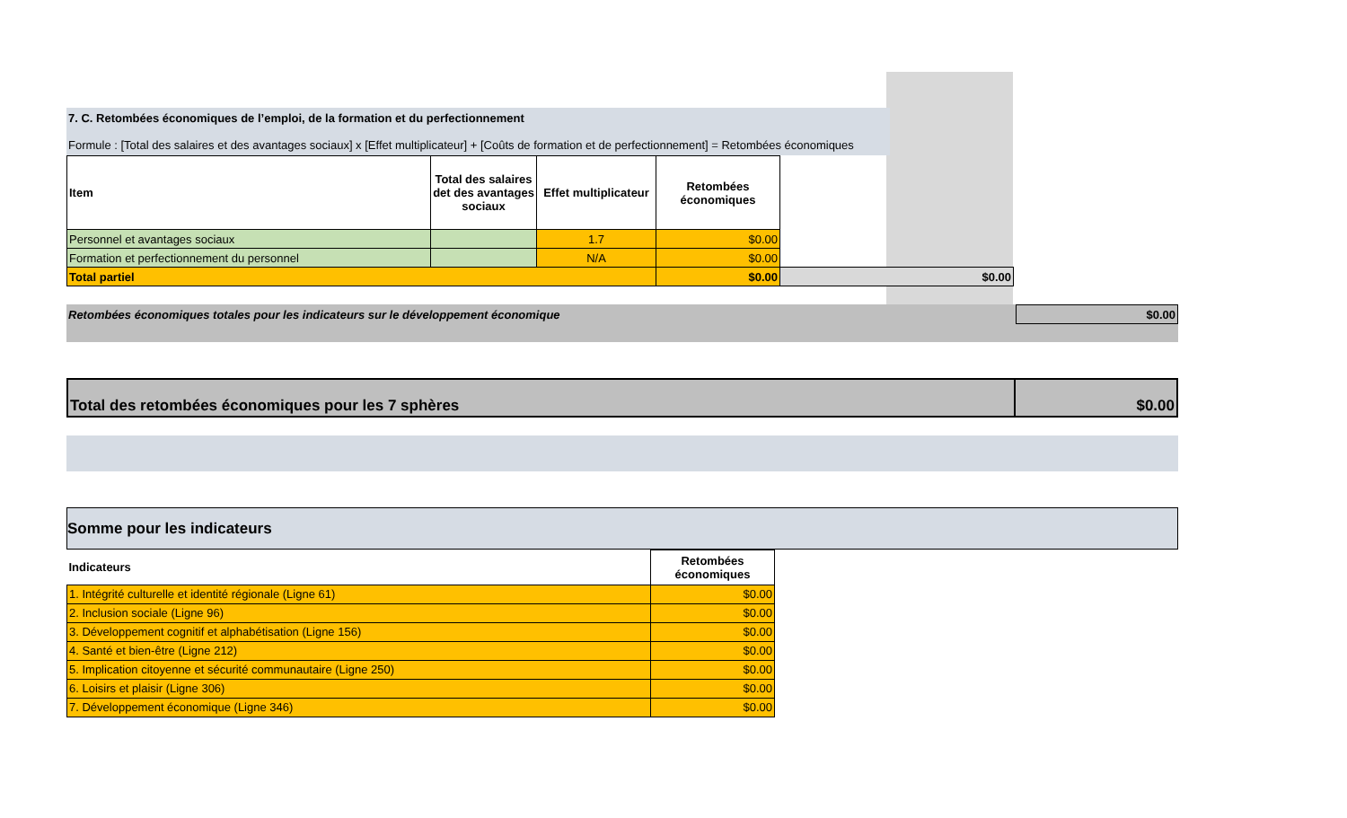7. C. Retombées économiques de l’emploi, de la formation et du perfectionnement
Formule : [Total des salaires et des avantages sociaux] x [Effet multiplicateur] + [Coûts de formation et de perfectionnement] = Retombées économiques
| Item | Total des salaires det des avantages sociaux | Effet multiplicateur | Retombées économiques | |
| Personnel et avantages sociaux | | 1.7 | $0.00 | |
| Formation et perfectionnement du personnel | | N/A | $0.00 | |
| Total partiel | | | $0.00 | $0.00 |
| Retombées économiques totales pour les indicateurs sur le développement économique | $0.00 |
| Total des retombées économiques pour les 7 sphères | $0.00 |
Somme pour les indicateurs
| Indicateurs | Retombées économiques |
| --- | --- |
| 1. Intégrité culturelle et identité régionale (Ligne 61) | $0.00 |
| 2. Inclusion sociale (Ligne 96) | $0.00 |
| 3. Développement cognitif et alphabétisation (Ligne 156) | $0.00 |
| 4. Santé et bien-être (Ligne 212) | $0.00 |
| 5. Implication citoyenne et sécurité communautaire (Ligne 250) | $0.00 |
| 6. Loisirs et plaisir (Ligne 306) | $0.00 |
| 7. Développement économique (Ligne 346) | $0.00 |